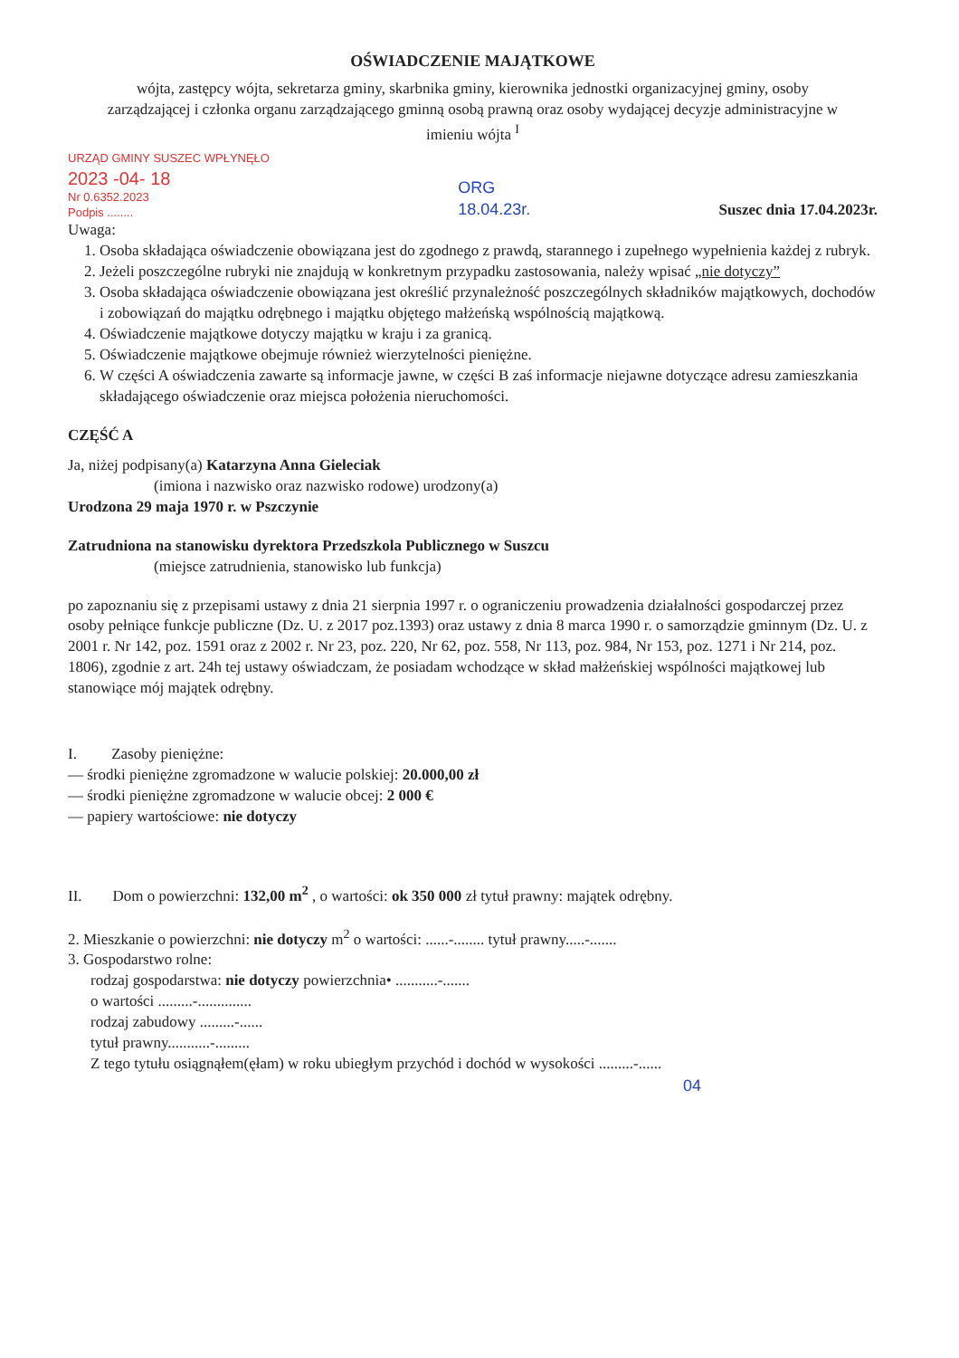OŚWIADCZENIE MAJĄTKOWE
wójta, zastępcy wójta, sekretarza gminy, skarbnika gminy, kierownika jednostki organizacyjnej gminy, osoby zarządzającej i członka organu zarządzającego gminną osobą prawną oraz osoby wydającej decyzje administracyjne w imieniu wójta <sup>I</sup>
URZĄD GMINY SUSZEC WPŁYNĘŁO
2023 -04- 18
Nr 0.6352.2023
Podpis ........
ORG
18.04.23r.
Suszec dnia 17.04.2023r.
Uwaga:
1. Osoba składająca oświadczenie obowiązana jest do zgodnego z prawdą, starannego i zupełnego wypełnienia każdej z rubryk.
2. Jeżeli poszczególne rubryki nie znajdują w konkretnym przypadku zastosowania, należy wpisać „nie dotyczy”
3. Osoba składająca oświadczenie obowiązana jest określić przynależność poszczególnych składników majątkowych, dochodów i zobowiązań do majątku odrębnego i majątku objętego małżeńską wspólnością majątkową.
4. Oświadczenie majątkowe dotyczy majątku w kraju i za granicą.
5. Oświadczenie majątkowe obejmuje również wierzytelności pieniężne.
6. W części A oświadczenia zawarte są informacje jawne, w części B zaś informacje niejawne dotyczące adresu zamieszkania składającego oświadczenie oraz miejsca położenia nieruchomości.
CZĘŚĆ A
Ja, niżej podpisany(a) Katarzyna Anna Gieleciak
(imiona i nazwisko oraz nazwisko rodowe) urodzony(a)
Urodzona 29 maja 1970 r. w Pszczynie
Zatrudniona na stanowisku dyrektora Przedszkola Publicznego w Suszcu
(miejsce zatrudnienia, stanowisko lub funkcja)
po zapoznaniu się z przepisami ustawy z dnia 21 sierpnia 1997 r. o ograniczeniu prowadzenia działalności gospodarczej przez osoby pełniące funkcje publiczne (Dz. U. z 2017 poz.1393) oraz ustawy z dnia 8 marca 1990 r. o samorządzie gminnym (Dz. U. z 2001 r. Nr 142, poz. 1591 oraz z 2002 r. Nr 23, poz. 220, Nr 62, poz. 558, Nr 113, poz. 984, Nr 153, poz. 1271 i Nr 214, poz. 1806), zgodnie z art. 24h tej ustawy oświadczam, że posiadam wchodzące w skład małżeńskiej wspólności majątkowej lub stanowiące mój majątek odrębny.
I. Zasoby pieniężne:
— środki pieniężne zgromadzone w walucie polskiej: 20.000,00 zł
— środki pieniężne zgromadzone w walucie obcej: 2 000 €
— papiery wartościowe: nie dotyczy
II. Dom o powierzchni: 132,00 m<sup>2</sup> , o wartości: ok 350 000 zł tytuł prawny: majątek odrębny.
2. Mieszkanie o powierzchni: nie dotyczy m<sup>2</sup> o wartości: ......-........ tytuł prawny.....-.......
3. Gospodarstwo rolne:
rodzaj gospodarstwa: nie dotyczy powierzchnia• ...........-.......
o wartości .........-..............
rodzaj zabudowy .........-......
tytuł prawny...........-.........
Z tego tytułu osiągnąłem(ęłam) w roku ubiegłym przychód i dochód w wysokości .........-......
04